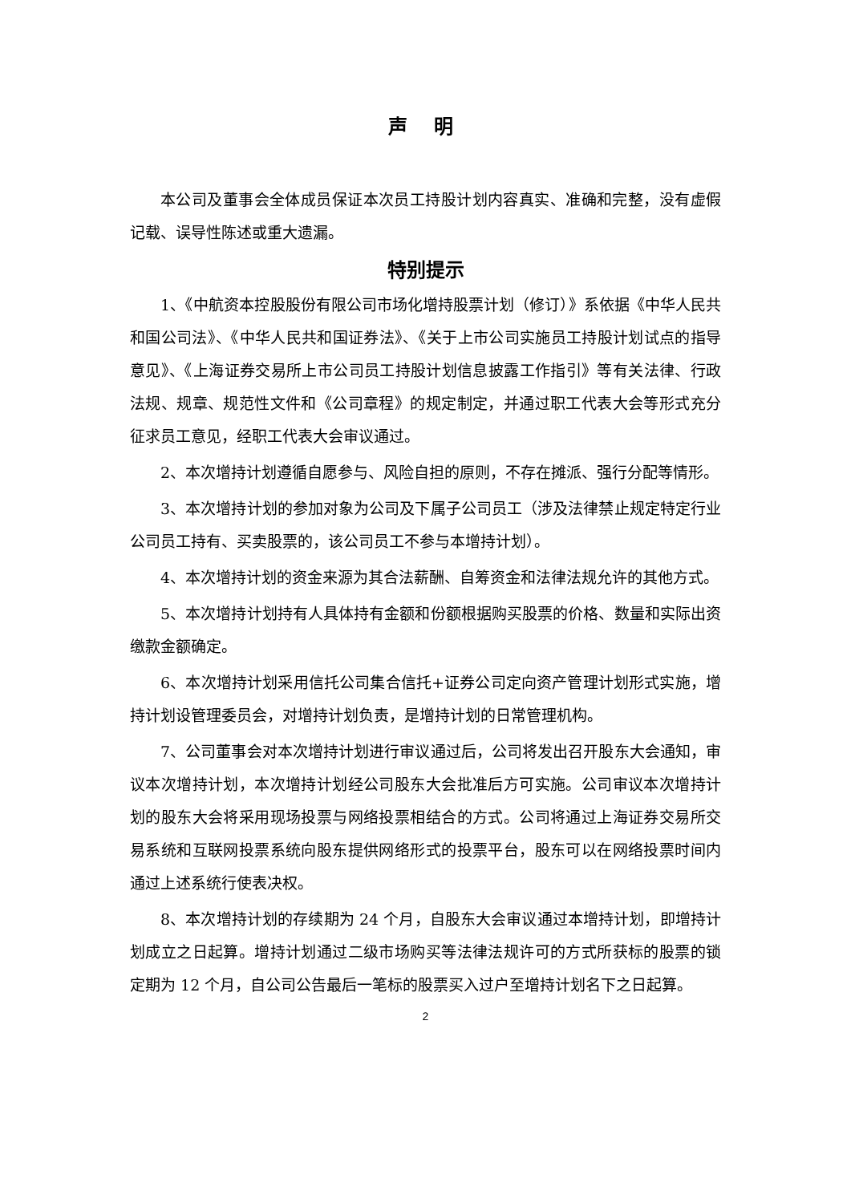声 明
本公司及董事会全体成员保证本次员工持股计划内容真实、准确和完整，没有虚假记载、误导性陈述或重大遗漏。
特别提示
1、《中航资本控股股份有限公司市场化增持股票计划（修订）》系依据《中华人民共和国公司法》、《中华人民共和国证券法》、《关于上市公司实施员工持股计划试点的指导意见》、《上海证券交易所上市公司员工持股计划信息披露工作指引》等有关法律、行政法规、规章、规范性文件和《公司章程》的规定制定，并通过职工代表大会等形式充分征求员工意见，经职工代表大会审议通过。
2、本次增持计划遵循自愿参与、风险自担的原则，不存在摊派、强行分配等情形。
3、本次增持计划的参加对象为公司及下属子公司员工（涉及法律禁止规定特定行业公司员工持有、买卖股票的，该公司员工不参与本增持计划）。
4、本次增持计划的资金来源为其合法薪酬、自筹资金和法律法规允许的其他方式。
5、本次增持计划持有人具体持有金额和份额根据购买股票的价格、数量和实际出资缴款金额确定。
6、本次增持计划采用信托公司集合信托+证券公司定向资产管理计划形式实施，增持计划设管理委员会，对增持计划负责，是增持计划的日常管理机构。
7、公司董事会对本次增持计划进行审议通过后，公司将发出召开股东大会通知，审议本次增持计划，本次增持计划经公司股东大会批准后方可实施。公司审议本次增持计划的股东大会将采用现场投票与网络投票相结合的方式。公司将通过上海证券交易所交易系统和互联网投票系统向股东提供网络形式的投票平台，股东可以在网络投票时间内通过上述系统行使表决权。
8、本次增持计划的存续期为 24 个月，自股东大会审议通过本增持计划，即增持计划成立之日起算。增持计划通过二级市场购买等法律法规许可的方式所获标的股票的锁定期为 12 个月，自公司公告最后一笔标的股票买入过户至增持计划名下之日起算。
2